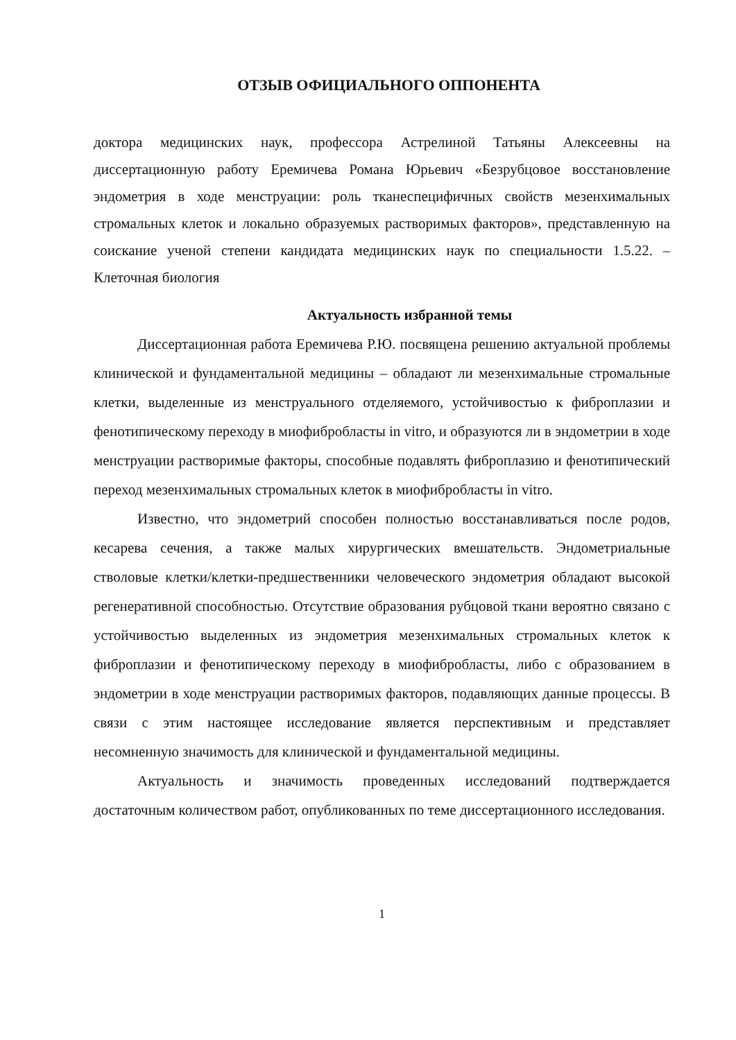ОТЗЫВ ОФИЦИАЛЬНОГО ОППОНЕНТА
доктора медицинских наук, профессора Астрелиной Татьяны Алексеевны на диссертационную работу Еремичева Романа Юрьевич «Безрубцовое восстановление эндометрия в ходе менструации: роль тканеспецифичных свойств мезенхимальных стромальных клеток и локально образуемых растворимых факторов», представленную на соискание ученой степени кандидата медицинских наук по специальности 1.5.22. – Клеточная биология
Актуальность избранной темы
Диссертационная работа Еремичева Р.Ю. посвящена решению актуальной проблемы клинической и фундаментальной медицины – обладают ли мезенхимальные стромальные клетки, выделенные из менструального отделяемого, устойчивостью к фиброплазии и фенотипическому переходу в миофибробласты in vitro, и образуются ли в эндометрии в ходе менструации растворимые факторы, способные подавлять фиброплазию и фенотипический переход мезенхимальных стромальных клеток в миофибробласты in vitro.
Известно, что эндометрий способен полностью восстанавливаться после родов, кесарева сечения, а также малых хирургических вмешательств. Эндометриальные стволовые клетки/клетки-предшественники человеческого эндометрия обладают высокой регенеративной способностью. Отсутствие образования рубцовой ткани вероятно связано с устойчивостью выделенных из эндометрия мезенхимальных стромальных клеток к фиброплазии и фенотипическому переходу в миофибробласты, либо с образованием в эндометрии в ходе менструации растворимых факторов, подавляющих данные процессы. В связи с этим настоящее исследование является перспективным и представляет несомненную значимость для клинической и фундаментальной медицины.
Актуальность и значимость проведенных исследований подтверждается достаточным количеством работ, опубликованных по теме диссертационного исследования.
1